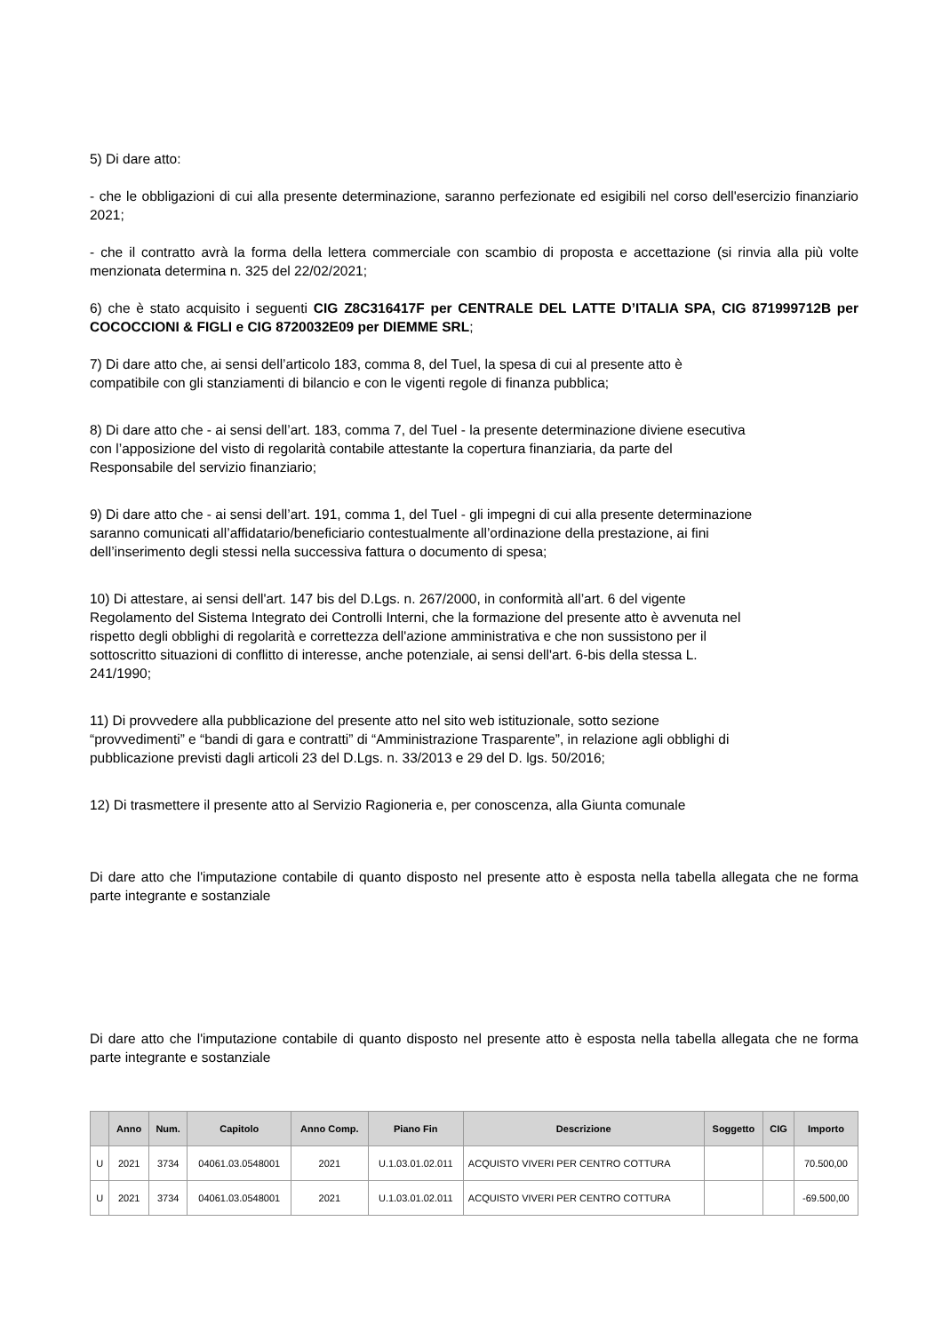5) Di dare atto:
- che le obbligazioni di cui alla presente determinazione, saranno perfezionate ed esigibili nel corso dell'esercizio finanziario 2021;
- che il contratto avrà la forma della lettera commerciale con scambio di proposta e accettazione (si rinvia alla più volte menzionata determina n. 325 del 22/02/2021;
6) che è stato acquisito i seguenti CIG Z8C316417F per CENTRALE DEL LATTE D’ITALIA SPA, CIG 871999712B per COCOCCIONI & FIGLI e CIG 8720032E09 per DIEMME SRL;
7) Di dare atto che, ai sensi dell’articolo 183, comma 8, del Tuel, la spesa di cui al presente atto è
compatibile con gli stanziamenti di bilancio e con le vigenti regole di finanza pubblica;
8) Di dare atto che - ai sensi dell’art. 183, comma 7, del Tuel - la presente determinazione diviene esecutiva
con l’apposizione del visto di regolarità contabile attestante la copertura finanziaria, da parte del
Responsabile del servizio finanziario;
9) Di dare atto che - ai sensi dell’art. 191, comma 1, del Tuel - gli impegni di cui alla presente determinazione
saranno comunicati all’affidatario/beneficiario contestualmente all’ordinazione della prestazione, ai fini
dell’inserimento degli stessi nella successiva fattura o documento di spesa;
10) Di attestare, ai sensi dell'art. 147 bis del D.Lgs. n. 267/2000, in conformità all’art. 6 del vigente
Regolamento del Sistema Integrato dei Controlli Interni, che la formazione del presente atto è avvenuta nel
rispetto degli obblighi di regolarità e correttezza dell'azione amministrativa e che non sussistono per il
sottoscritto situazioni di conflitto di interesse, anche potenziale, ai sensi dell'art. 6-bis della stessa L.
241/1990;
11) Di provvedere alla pubblicazione del presente atto nel sito web istituzionale, sotto sezione
“provvedimenti” e “bandi di gara e contratti” di “Amministrazione Trasparente”, in relazione agli obblighi di
pubblicazione previsti dagli articoli 23 del D.Lgs. n. 33/2013 e 29 del D. lgs. 50/2016;
12) Di trasmettere il presente atto al Servizio Ragioneria e, per conoscenza, alla Giunta comunale
Di dare atto che l'imputazione contabile di quanto disposto nel presente atto è esposta nella tabella allegata che ne forma parte integrante e sostanziale
Di dare atto che l'imputazione contabile di quanto disposto nel presente atto è esposta nella tabella allegata che ne forma parte integrante e sostanziale
| | Anno | Num. | Capitolo | Anno Comp. | Piano Fin | Descrizione | Soggetto | CIG | Importo |
| --- | --- | --- | --- | --- | --- | --- | --- | --- | --- |
| U | 2021 | 3734 | 04061.03.0548001 | 2021 | U.1.03.01.02.011 | ACQUISTO VIVERI PER CENTRO COTTURA | | | 70.500,00 |
| U | 2021 | 3734 | 04061.03.0548001 | 2021 | U.1.03.01.02.011 | ACQUISTO VIVERI PER CENTRO COTTURA | | | -69.500,00 |